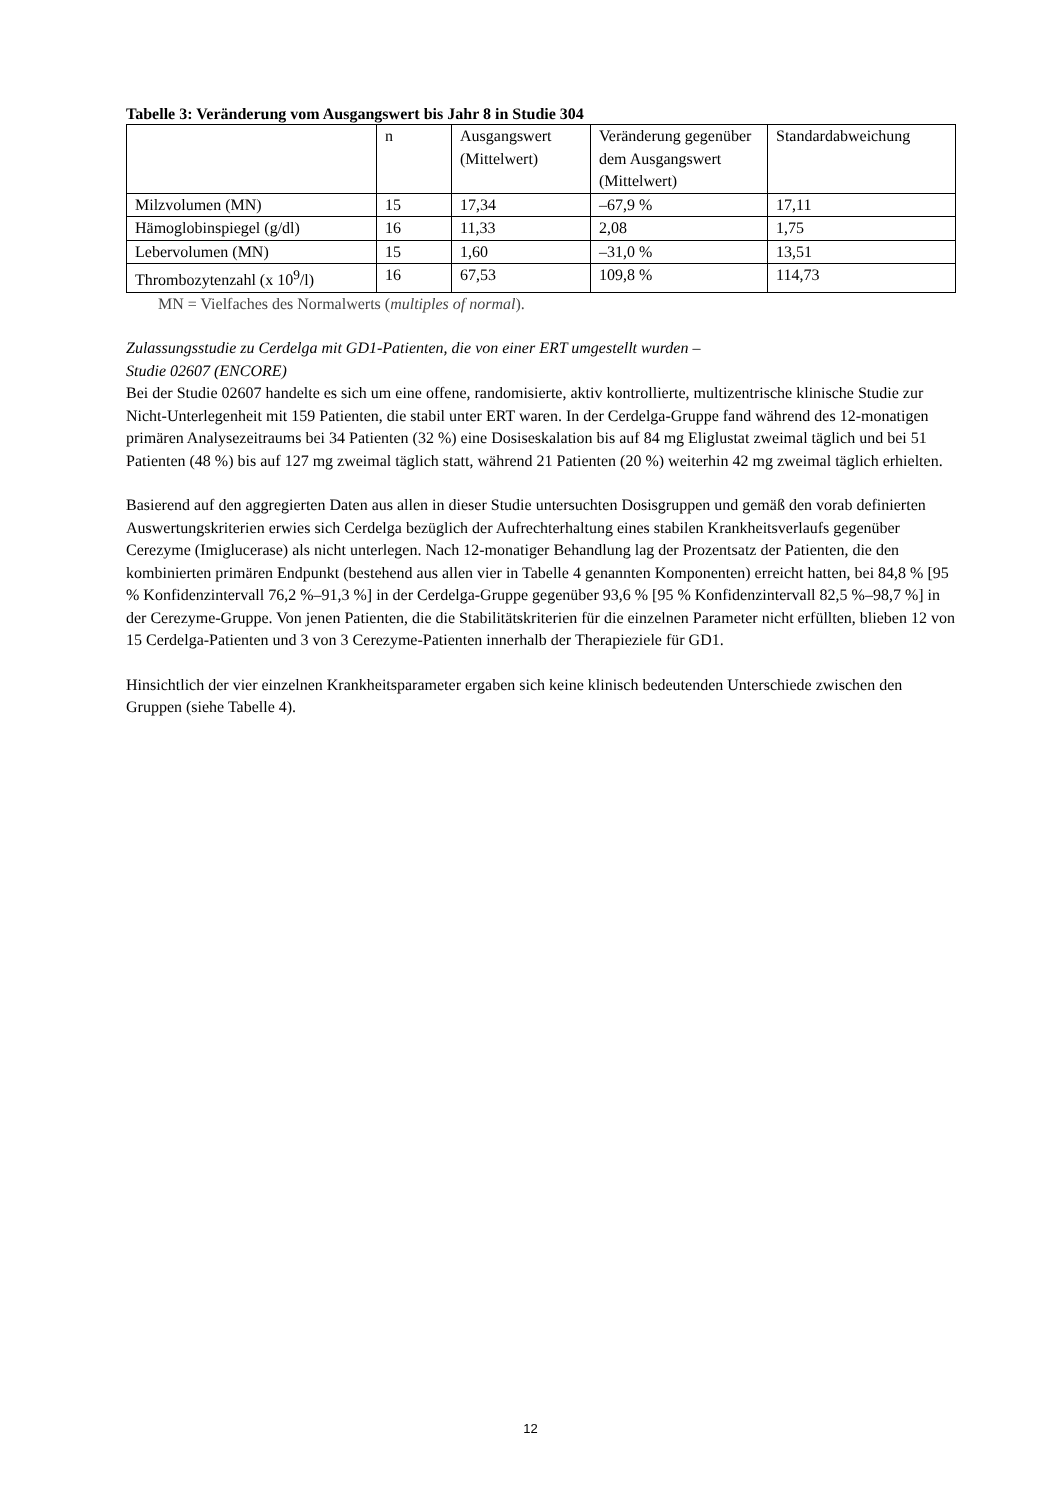Tabelle 3: Veränderung vom Ausgangswert bis Jahr 8 in Studie 304
| | n | Ausgangswert (Mittelwert) | Veränderung gegenüber dem Ausgangswert (Mittelwert) | Standardabweichung |
| --- | --- | --- | --- | --- |
| Milzvolumen (MN) | 15 | 17,34 | –67,9 % | 17,11 |
| Hämoglobinspiegel (g/dl) | 16 | 11,33 | 2,08 | 1,75 |
| Lebervolumen (MN) | 15 | 1,60 | –31,0 % | 13,51 |
| Thrombozytenzahl (x 10<sup>9</sup>/l) | 16 | 67,53 | 109,8 % | 114,73 |
MN = Vielfaches des Normalwerts (multiples of normal).
Zulassungsstudie zu Cerdelga mit GD1-Patienten, die von einer ERT umgestellt wurden –
Studie 02607 (ENCORE)
Bei der Studie 02607 handelte es sich um eine offene, randomisierte, aktiv kontrollierte, multizentrische klinische Studie zur Nicht-Unterlegenheit mit 159 Patienten, die stabil unter ERT waren. In der Cerdelga-Gruppe fand während des 12-monatigen primären Analysezeitraums bei 34 Patienten (32 %) eine Dosiseskalation bis auf 84 mg Eliglustat zweimal täglich und bei 51 Patienten (48 %) bis auf 127 mg zweimal täglich statt, während 21 Patienten (20 %) weiterhin 42 mg zweimal täglich erhielten.
Basierend auf den aggregierten Daten aus allen in dieser Studie untersuchten Dosisgruppen und gemäß den vorab definierten Auswertungskriterien erwies sich Cerdelga bezüglich der Aufrechterhaltung eines stabilen Krankheitsverlaufs gegenüber Cerezyme (Imiglucerase) als nicht unterlegen. Nach 12-monatiger Behandlung lag der Prozentsatz der Patienten, die den kombinierten primären Endpunkt (bestehend aus allen vier in Tabelle 4 genannten Komponenten) erreicht hatten, bei 84,8 % [95 % Konfidenzintervall 76,2 %–91,3 %] in der Cerdelga-Gruppe gegenüber 93,6 % [95 % Konfidenzintervall 82,5 %–98,7 %] in der Cerezyme-Gruppe. Von jenen Patienten, die die Stabilitätskriterien für die einzelnen Parameter nicht erfüllten, blieben 12 von 15 Cerdelga-Patienten und 3 von 3 Cerezyme-Patienten innerhalb der Therapieziele für GD1.
Hinsichtlich der vier einzelnen Krankheitsparameter ergaben sich keine klinisch bedeutenden Unterschiede zwischen den Gruppen (siehe Tabelle 4).
12